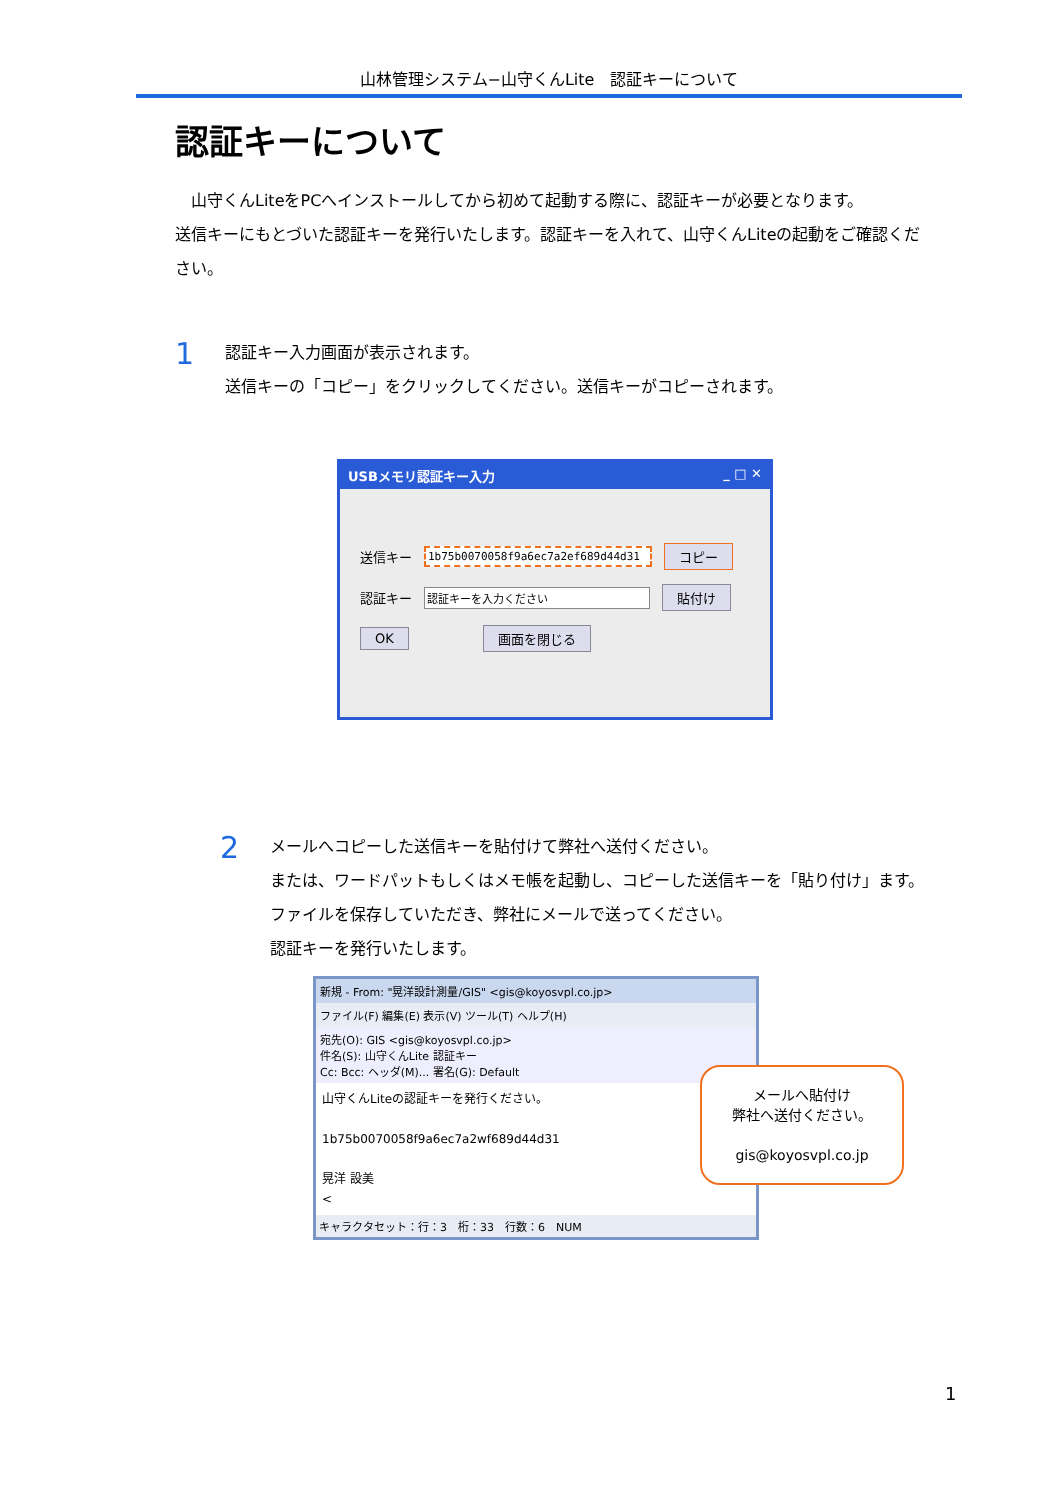山林管理システム−山守くんLite　認証キーについて
認証キーについて
　山守くんLiteをPCへインストールしてから初めて起動する際に、認証キーが必要となります。
送信キーにもとづいた認証キーを発行いたします。認証キーを入れて、山守くんLiteの起動をご確認ください。
1
認証キー入力画面が表示されます。
送信キーの「コピー」をクリックしてください。送信キーがコピーされます。
USBメモリ認証キー入力 _ □ ✕
送信キー 1b75b0070058f9a6ec7a2ef689d44d31 コピー
認証キー 認証キーを入力ください 貼付け
OK 画面を閉じる
2
メールへコピーした送信キーを貼付けて弊社へ送付ください。
または、ワードパットもしくはメモ帳を起動し、コピーした送信キーを「貼り付け」ます。
ファイルを保存していただき、弊社にメールで送ってください。
認証キーを発行いたします。
新規 - From: "晃洋設計測量/GIS" <gis@koyosvpl.co.jp>
ファイル(F) 編集(E) 表示(V) ツール(T) ヘルプ(H)
宛先(O): GIS <gis@koyosvpl.co.jp>
件名(S): 山守くんLite 認証キー
Cc: Bcc: ヘッダ(M)... 署名(G): Default
山守くんLiteの認証キーを発行ください。
1b75b0070058f9a6ec7a2wf689d44d31
晃洋 設美
<
キャラクタセット：行：3　桁：33　行数：6　NUM
メールへ貼付け
弊社へ送付ください。
gis@koyosvpl.co.jp
1